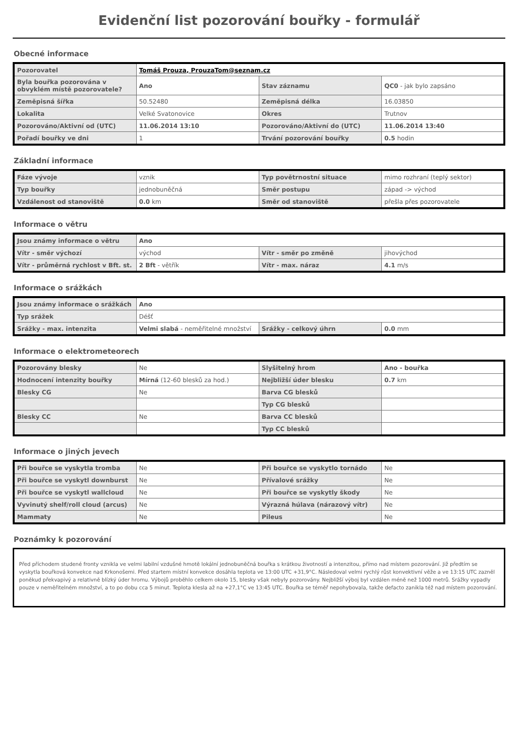Evidenční list pozorování bouřky - formulář
Obecné informace
| Pozorovatel | Tomáš Prouza, ProuzaTom@seznam.cz | | |
| Byla bouřka pozorována v obvyklém místě pozorovatele? | Ano | Stav záznamu | QC0 - jak bylo zapsáno |
| Zeměpisná šířka | 50.52480 | Zeměpisná délka | 16.03850 |
| Lokalita | Velké Svatonovice | Okres | Trutnov |
| Pozorováno/Aktivní od (UTC) | 11.06.2014 13:10 | Pozorováno/Aktivní do (UTC) | 11.06.2014 13:40 |
| Pořadí bouřky ve dni | 1 | Trvání pozorování bouřky | 0.5 hodin |
Základní informace
| Fáze vývoje | vznik | Typ povětrnostní situace | mimo rozhraní (teplý sektor) |
| Typ bouřky | jednobuněčná | Směr postupu | západ -> východ |
| Vzdálenost od stanoviště | 0.0 km | Směr od stanoviště | přešla přes pozorovatele |
Informace o větru
| Jsou známy informace o větru | Ano | | |
| Vítr - směr výchozí | východ | Vítr - směr po změně | jihovýchod |
| Vítr - průměrná rychlost v Bft. st. | 2 Bft - větřík | Vítr - max. náraz | 4.1 m/s |
Informace o srážkách
| Jsou známy informace o srážkách | Ano | | |
| Typ srážek | Déšť | | |
| Srážky - max. intenzita | Velmi slabá - neměřitelné množství | Srážky - celkový úhrn | 0.0 mm |
Informace o elektrometeorech
| Pozorovány blesky | Ne | Slyšitelný hrom | Ano - bouřka |
| Hodnocení intenzity bouřky | Mírná (12-60 blesků za hod.) | Nejbližší úder blesku | 0.7 km |
| Blesky CG | Ne | Barva CG blesků | |
| | | Typ CG blesků | |
| Blesky CC | Ne | Barva CC blesků | |
| | | Typ CC blesků | |
Informace o jiných jevech
| Při bouřce se vyskytla tromba | Ne | Při bouřce se vyskytlo tornádo | Ne |
| Při bouřce se vyskytl downburst | Ne | Přívalové srážky | Ne |
| Při bouřce se vyskytl wallcloud | Ne | Při bouřce se vyskytly škody | Ne |
| Vyvinutý shelf/roll cloud (arcus) | Ne | Výrazná húlava (nárazový vítr) | Ne |
| Mammaty | Ne | Pileus | Ne |
Poznámky k pozorování
Před příchodem studené fronty vznikla ve velmi labilní vzdušné hmotě lokální jednobuněčná bouřka s krátkou životností a intenzitou, přímo nad místem pozorování. Již předtím se vyskytla bouřková konvekce nad Krkonošemi. Před startem místní konvekce dosáhla teplota ve 13:00 UTC +31,9°C. Následoval velmi rychlý růst konvektivní věže a ve 13:15 UTC zazněl poněkud překvapivý a relativně blízký úder hromu. Výbojů proběhlo celkem okolo 15, blesky však nebyly pozorovány. Nejbližší výboj byl vzdálen méně než 1000 metrů. Srážky vypadly pouze v neměřitelném množství, a to po dobu cca 5 minut. Teplota klesla až na +27,1°C ve 13:45 UTC. Bouřka se téměř nepohybovala, takže defacto zanikla též nad místem pozorování.